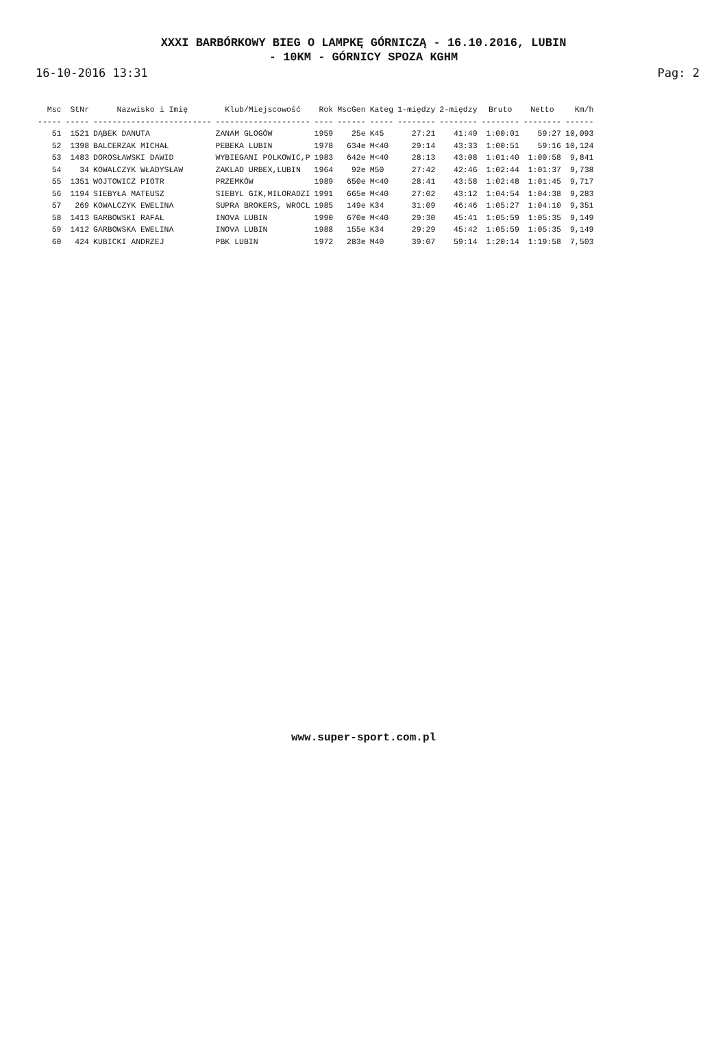XXXI BARBÓRKOWY BIEG O LAMPKĘ GÓRNICZĄ - 16.10.2016, LUBIN
- 10KM - GÓRNICY SPOZA KGHM
16-10-2016 13:31 Pag: 2
| Msc | StNr | Nazwisko i Imię | Klub/Miejscowość | Rok | MscGen | Kateg | 1-między | 2-między | Bruto | Netto | Km/h |
| --- | --- | --- | --- | --- | --- | --- | --- | --- | --- | --- | --- |
| ----- | ----- | ------------------------- | -------------------- | ---- | ------ | ----- | -------- | -------- | -------- | -------- | ------ |
| 51 | 1521 | DĄBEK DANUTA | ZANAM GLOGÓW | 1959 | 25e | K45 | 27:21 | 41:49 | 1:00:01 | 59:27 | 10,093 |
| 52 | 1398 | BALCERZAK MICHAŁ | PEBEKA LUBIN | 1978 | 634e | M<40 | 29:14 | 43:33 | 1:00:51 | 59:16 | 10,124 |
| 53 | 1483 | DOROSŁAWSKI DAWID | WYBIEGANI POLKOWIC,P | 1983 | 642e | M<40 | 28:13 | 43:08 | 1:01:40 | 1:00:58 | 9,841 |
| 54 | 34 | KOWALCZYK WŁADYSŁAW | ZAKLAD URBEX,LUBIN | 1964 | 92e | M50 | 27:42 | 42:46 | 1:02:44 | 1:01:37 | 9,738 |
| 55 | 1351 | WOJTOWICZ PIOTR | PRZEMKÓW | 1989 | 650e | M<40 | 28:41 | 43:58 | 1:02:48 | 1:01:45 | 9,717 |
| 56 | 1194 | SIEBYŁA MATEUSZ | SIEBYL GIK,MILORADZI | 1991 | 665e | M<40 | 27:02 | 43:12 | 1:04:54 | 1:04:38 | 9,283 |
| 57 | 269 | KOWALCZYK EWELINA | SUPRA BROKERS, WROCL | 1985 | 149e | K34 | 31:09 | 46:46 | 1:05:27 | 1:04:10 | 9,351 |
| 58 | 1413 | GARBOWSKI RAFAŁ | INOVA LUBIN | 1990 | 670e | M<40 | 29:30 | 45:41 | 1:05:59 | 1:05:35 | 9,149 |
| 59 | 1412 | GARBOWSKA EWELINA | INOVA LUBIN | 1988 | 155e | K34 | 29:29 | 45:42 | 1:05:59 | 1:05:35 | 9,149 |
| 60 | 424 | KUBICKI ANDRZEJ | PBK LUBIN | 1972 | 283e | M40 | 39:07 | 59:14 | 1:20:14 | 1:19:58 | 7,503 |
www.super-sport.com.pl